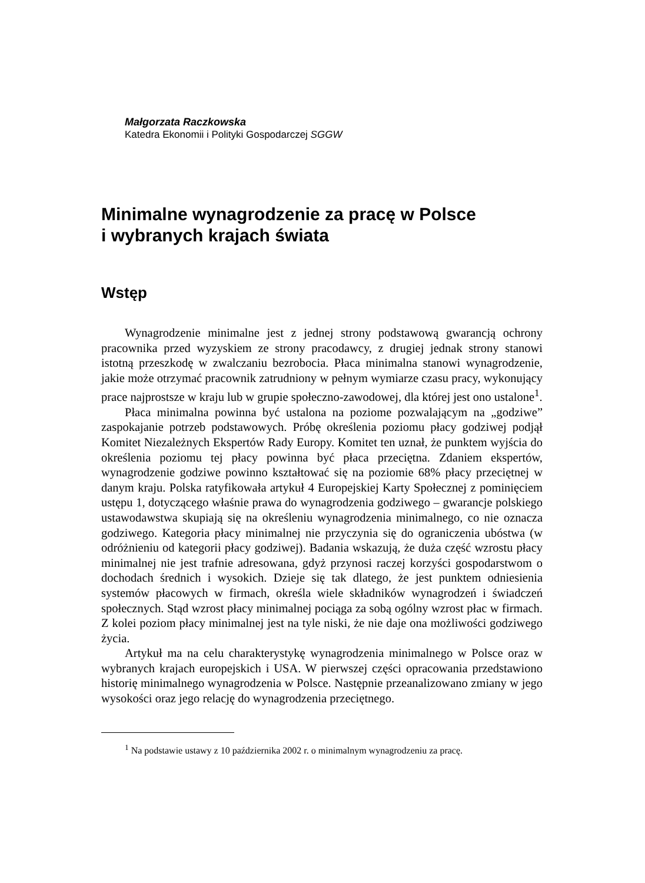Małgorzata Raczkowska
Katedra Ekonomii i Polityki Gospodarczej SGGW
Minimalne wynagrodzenie za pracę w Polsce
i wybranych krajach świata
Wstęp
Wynagrodzenie minimalne jest z jednej strony podstawową gwarancją ochrony pracownika przed wyzyskiem ze strony pracodawcy, z drugiej jednak strony stanowi istotną przeszkodę w zwalczaniu bezrobocia. Płaca minimalna stanowi wynagrodzenie, jakie może otrzymać pracownik zatrudniony w pełnym wymiarze czasu pracy, wykonujący prace najprostsze w kraju lub w grupie społeczno-zawodowej, dla której jest ono ustalone<sup>1</sup>.
Płaca minimalna powinna być ustalona na poziome pozwalającym na „godziwe” zaspokajanie potrzeb podstawowych. Próbę określenia poziomu płacy godziwej podjął Komitet Niezależnych Ekspertów Rady Europy. Komitet ten uznał, że punktem wyjścia do określenia poziomu tej płacy powinna być płaca przeciętna. Zdaniem ekspertów, wynagrodzenie godziwe powinno kształtować się na poziomie 68% płacy przeciętnej w danym kraju. Polska ratyfikowała artykuł 4 Europejskiej Karty Społecznej z pominięciem ustępu 1, dotyczącego właśnie prawa do wynagrodzenia godziwego – gwarancje polskiego ustawodawstwa skupiają się na określeniu wynagrodzenia minimalnego, co nie oznacza godziwego. Kategoria płacy minimalnej nie przyczynia się do ograniczenia ubóstwa (w odróżnieniu od kategorii płacy godziwej). Badania wskazują, że duża część wzrostu płacy minimalnej nie jest trafnie adresowana, gdyż przynosi raczej korzyści gospodarstwom o dochodach średnich i wysokich. Dzieje się tak dlatego, że jest punktem odniesienia systemów płacowych w firmach, określa wiele składników wynagrodzeń i świadczeń społecznych. Stąd wzrost płacy minimalnej pociąga za sobą ogólny wzrost płac w firmach. Z kolei poziom płacy minimalnej jest na tyle niski, że nie daje ona możliwości godziwego życia.
Artykuł ma na celu charakterystykę wynagrodzenia minimalnego w Polsce oraz w wybranych krajach europejskich i USA. W pierwszej części opracowania przedstawiono historię minimalnego wynagrodzenia w Polsce. Następnie przeanalizowano zmiany w jego wysokości oraz jego relację do wynagrodzenia przeciętnego.
<sup>1</sup> Na podstawie ustawy z 10 października 2002 r. o minimalnym wynagrodzeniu za pracę.